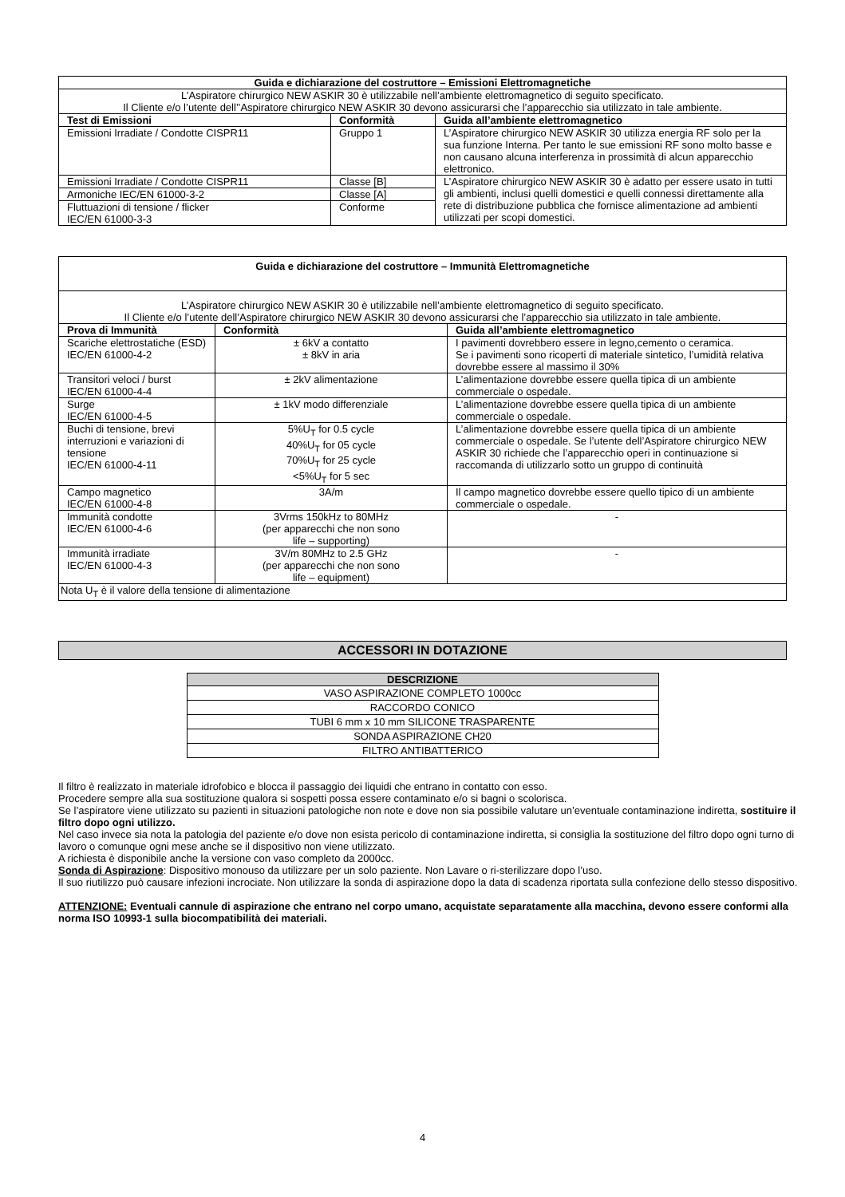| Guida e dichiarazione del costruttore – Emissioni Elettromagnetiche | | |
| --- | --- | --- |
| L’Aspiratore chirurgico NEW ASKIR 30 è utilizzabile nell’ambiente elettromagnetico di seguito specificato. Il Cliente e/o l’utente dell’’Aspiratore chirurgico NEW ASKIR 30 devono assicurarsi che l’apparecchio sia utilizzato in tale ambiente. | | |
| Test di Emissioni | Conformità | Guida all’ambiente elettromagnetico |
| Emissioni Irradiate / Condotte CISPR11 | Gruppo 1 | L’Aspiratore chirurgico NEW ASKIR 30 utilizza energia RF solo per la sua funzione Interna. Per tanto le sue emissioni RF sono molto basse e non causano alcuna interferenza in prossimità di alcun apparecchio elettronico. |
| Emissioni Irradiate / Condotte CISPR11 | Classe [B] | L’Aspiratore chirurgico NEW ASKIR 30 è adatto per essere usato in tutti gli ambienti, inclusi quelli domestici e quelli connessi direttamente alla rete di distribuzione pubblica che fornisce alimentazione ad ambienti utilizzati per scopi domestici. |
| Armoniche IEC/EN 61000-3-2 | Classe [A] | |
| Fluttuazioni di tensione / flicker IEC/EN 61000-3-3 | Conforme | |
| Guida e dichiarazione del costruttore – Immunità Elettromagnetiche | | |
| --- | --- | --- |
| L’Aspiratore chirurgico NEW ASKIR 30 è utilizzabile nell’ambiente elettromagnetico di seguito specificato. Il Cliente e/o l’utente dell’Aspiratore chirurgico NEW ASKIR 30 devono assicurarsi che l’apparecchio sia utilizzato in tale ambiente. | | |
| Prova di Immunità | Conformità | Guida all’ambiente elettromagnetico |
| Scariche elettrostatiche (ESD) IEC/EN 61000-4-2 | ± 6kV a contatto ± 8kV in aria | I pavimenti dovrebbero essere in legno,cemento o ceramica. Se i pavimenti sono ricoperti di materiale sintetico, l’umidità relativa dovrebbe essere al massimo il 30% |
| Transitori veloci / burst IEC/EN 61000-4-4 | ± 2kV alimentazione | L’alimentazione dovrebbe essere quella tipica di un ambiente commerciale o ospedale. |
| Surge IEC/EN 61000-4-5 | ± 1kV modo differenziale | L’alimentazione dovrebbe essere quella tipica di un ambiente commerciale o ospedale. |
| Buchi di tensione, brevi interruzioni e variazioni di tensione IEC/EN 61000-4-11 | 5%U<sub>T</sub> for 0.5 cycle 40%U<sub>T</sub> for 05 cycle 70%U<sub>T</sub> for 25 cycle <5%U<sub>T</sub> for 5 sec | L’alimentazione dovrebbe essere quella tipica di un ambiente commerciale o ospedale. Se l’utente dell’Aspiratore chirurgico NEW ASKIR 30 richiede che l’apparecchio operi in continuazione si raccomanda di utilizzarlo sotto un gruppo di continuità |
| Campo magnetico IEC/EN 61000-4-8 | 3A/m | Il campo magnetico dovrebbe essere quello tipico di un ambiente commerciale o ospedale. |
| Immunità condotte IEC/EN 61000-4-6 | 3Vrms 150kHz to 80MHz (per apparecchi che non sono life – supporting) | - |
| Immunità irradiate IEC/EN 61000-4-3 | 3V/m 80MHz to 2.5 GHz (per apparecchi che non sono life – equipment) | - |
| Nota U<sub>T</sub> è il valore della tensione di alimentazione | | |
ACCESSORI IN DOTAZIONE
| DESCRIZIONE |
| --- |
| VASO ASPIRAZIONE COMPLETO 1000cc |
| RACCORDO CONICO |
| TUBI 6 mm x 10 mm SILICONE TRASPARENTE |
| SONDA ASPIRAZIONE CH20 |
| FILTRO ANTIBATTERICO |
Il filtro è realizzato in materiale idrofobico e blocca il passaggio dei liquidi che entrano in contatto con esso.
Procedere sempre alla sua sostituzione qualora si sospetti possa essere contaminato e/o si bagni o scolorisca.
Se l’aspiratore viene utilizzato su pazienti in situazioni patologiche non note e dove non sia possibile valutare un’eventuale contaminazione indiretta, sostituire il filtro dopo ogni utilizzo.
Nel caso invece sia nota la patologia del paziente e/o dove non esista pericolo di contaminazione indiretta, si consiglia la sostituzione del filtro dopo ogni turno di lavoro o comunque ogni mese anche se il dispositivo non viene utilizzato.
A richiesta è disponibile anche la versione con vaso completo da 2000cc.
Sonda di Aspirazione: Dispositivo monouso da utilizzare per un solo paziente. Non Lavare o ri-sterilizzare dopo l’uso.
Il suo riutilizzo può causare infezioni incrociate. Non utilizzare la sonda di aspirazione dopo la data di scadenza riportata sulla confezione dello stesso dispositivo.
ATTENZIONE: Eventuali cannule di aspirazione che entrano nel corpo umano, acquistate separatamente alla macchina, devono essere conformi alla norma ISO 10993-1 sulla biocompatibilità dei materiali.
4